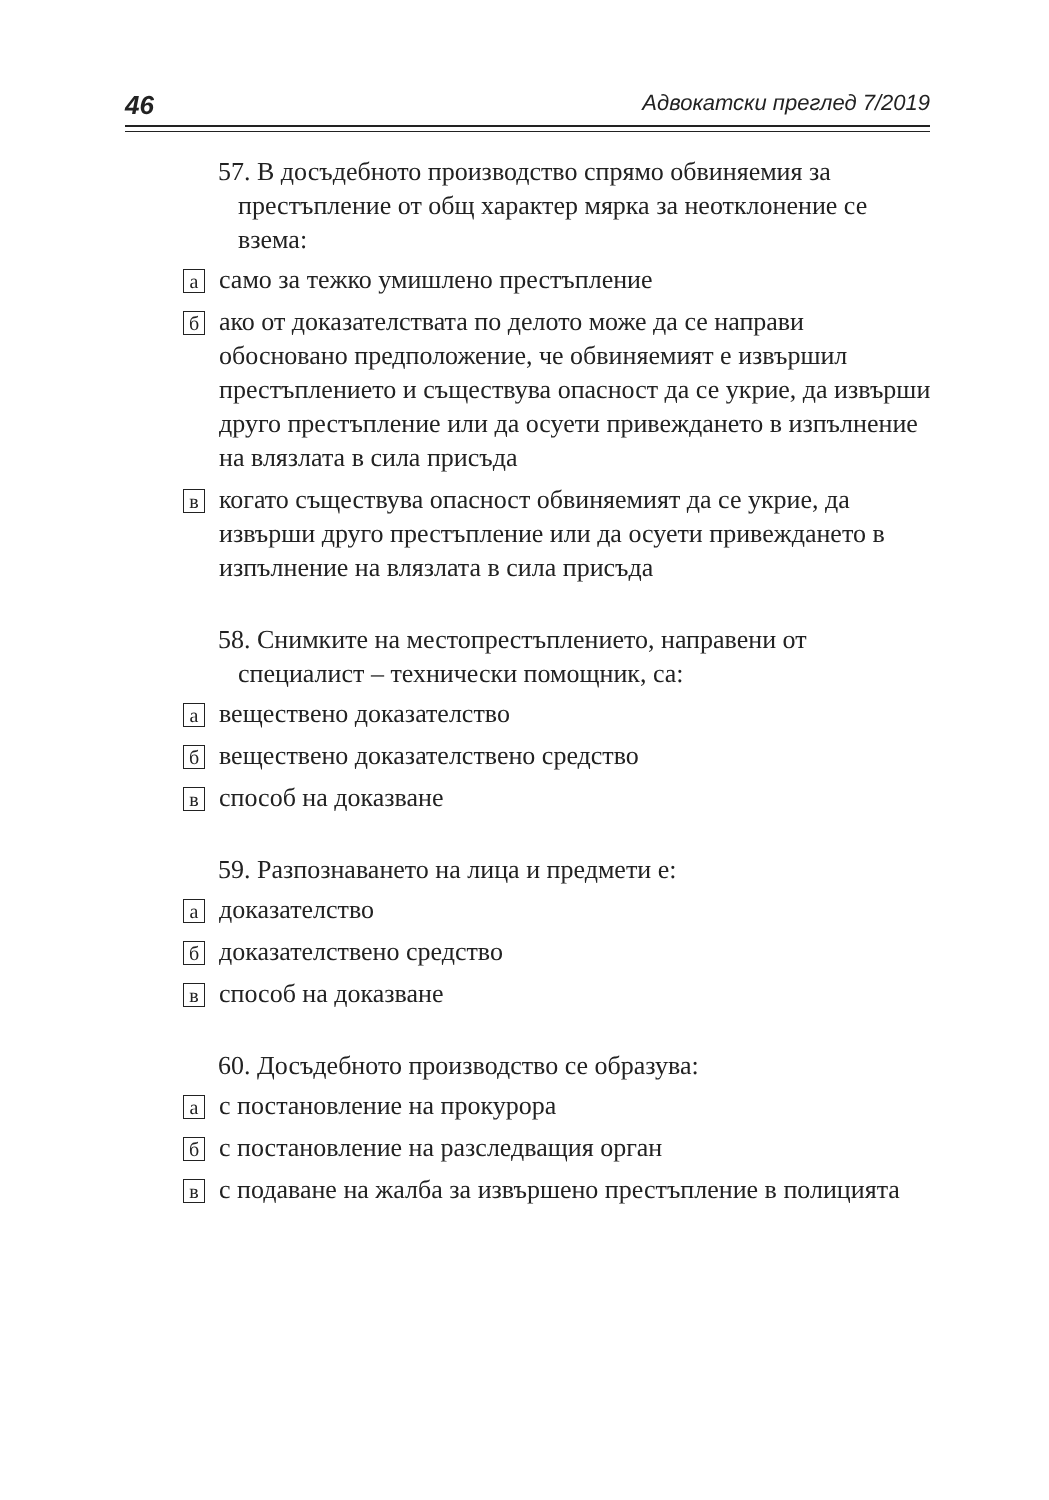46 Адвокатски преглед 7/2019
57. В досъдебното производство спрямо обвиняемия за престъпление от общ характер мярка за неотклонение се взема:
асамо за тежко умишлено престъпление
бако от доказателствата по делото може да се направи обосновано предположение, че обвиняемият е извършил престъплението и съществува опасност да се укрие, да извърши друго престъпление или да осуети привеждането в изпълнение на влязлата в сила присъда
вкогато съществува опасност обвиняемият да се укрие, да извърши друго престъпление или да осуети привеждането в изпълнение на влязлата в сила присъда
58. Снимките на местопрестъплението, направени от специалист – технически помощник, са:
авеществено доказателство
бвеществено доказателствено средство
вспособ на доказване
59. Разпознаването на лица и предмети е:
адоказателство
бдоказателствено средство
вспособ на доказване
60. Досъдебното производство се образува:
ас постановление на прокурора
бс постановление на разследващия орган
вс подаване на жалба за извършено престъпление в полицията